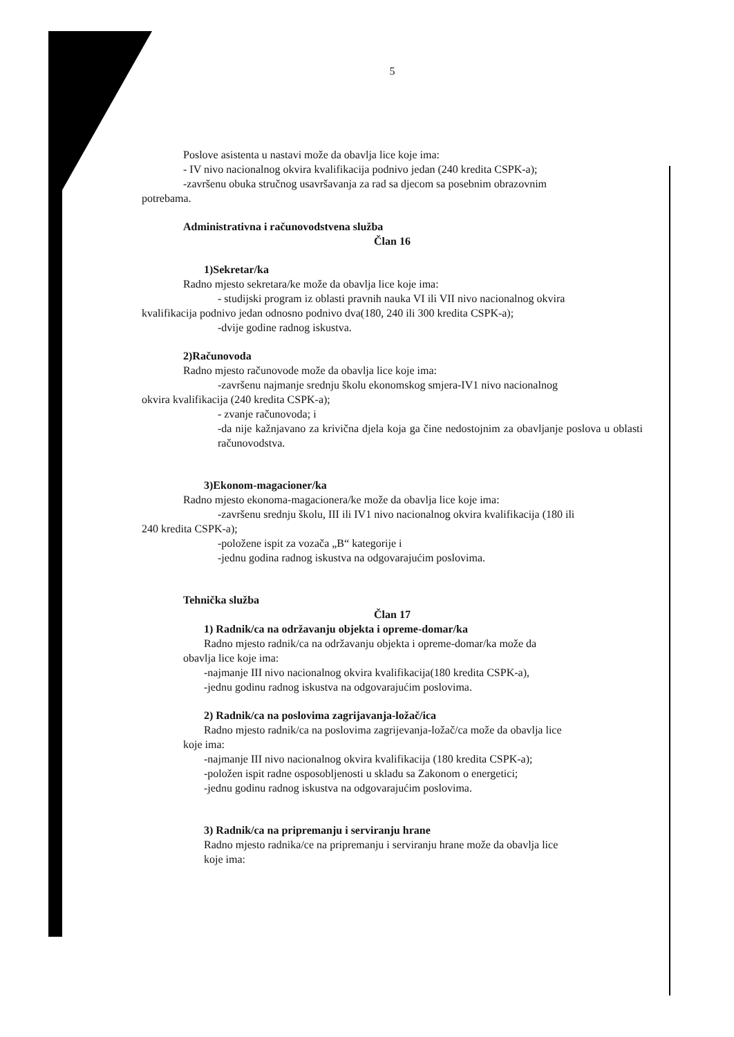5
Poslove asistenta u nastavi može da obavlja lice koje ima:
- IV nivo nacionalnog okvira kvalifikacija podnivo jedan (240 kredita CSPK-a);
-završenu obuka stručnog usavršavanja za rad sa djecom sa posebnim obrazovnim
potrebama.
Administrativna i računovodstvena služba
Član 16
1)Sekretar/ka
Radno mjesto sekretara/ke može da obavlja lice koje ima:
- studijski program iz oblasti pravnih nauka VI ili VII nivo nacionalnog okvira
kvalifikacija podnivo jedan odnosno podnivo dva(180, 240 ili 300 kredita CSPK-a);
-dvije godine radnog iskustva.
2)Računovoda
Radno mjesto računovode može da obavlja lice koje ima:
-završenu najmanje srednju školu ekonomskog smjera-IV1 nivo nacionalnog
okvira kvalifikacija (240 kredita CSPK-a);
- zvanje računovoda; i
-da nije kažnjavano za krivična djela koja ga čine nedostojnim za obavljanje poslova u oblasti računovodstva.
3)Ekonom-magacioner/ka
Radno mjesto ekonoma-magacionera/ke može da obavlja lice koje ima:
-završenu srednju školu, III ili IV1 nivo nacionalnog okvira kvalifikacija (180 ili
240 kredita CSPK-a);
-položene ispit za vozača „B“ kategorije i
-jednu godina radnog iskustva na odgovarajućim poslovima.
Tehnička služba
Član 17
1) Radnik/ca na održavanju objekta i opreme-domar/ka
Radno mjesto radnik/ca na održavanju objekta i opreme-domar/ka može da
obavlja lice koje ima:
-najmanje III nivo nacionalnog okvira kvalifikacija(180 kredita CSPK-a),
-jednu godinu radnog iskustva na odgovarajućim poslovima.
2) Radnik/ca na poslovima zagrijavanja-ložač/ica
Radno mjesto radnik/ca na poslovima zagrijevanja-ložač/ca može da obavlja lice
koje ima:
-najmanje III nivo nacionalnog okvira kvalifikacija (180 kredita CSPK-a);
-položen ispit radne osposobljenosti u skladu sa Zakonom o energetici;
-jednu godinu radnog iskustva na odgovarajućim poslovima.
3) Radnik/ca na pripremanju i serviranju hrane
Radno mjesto radnika/ce na pripremanju i serviranju hrane može da obavlja lice
koje ima: